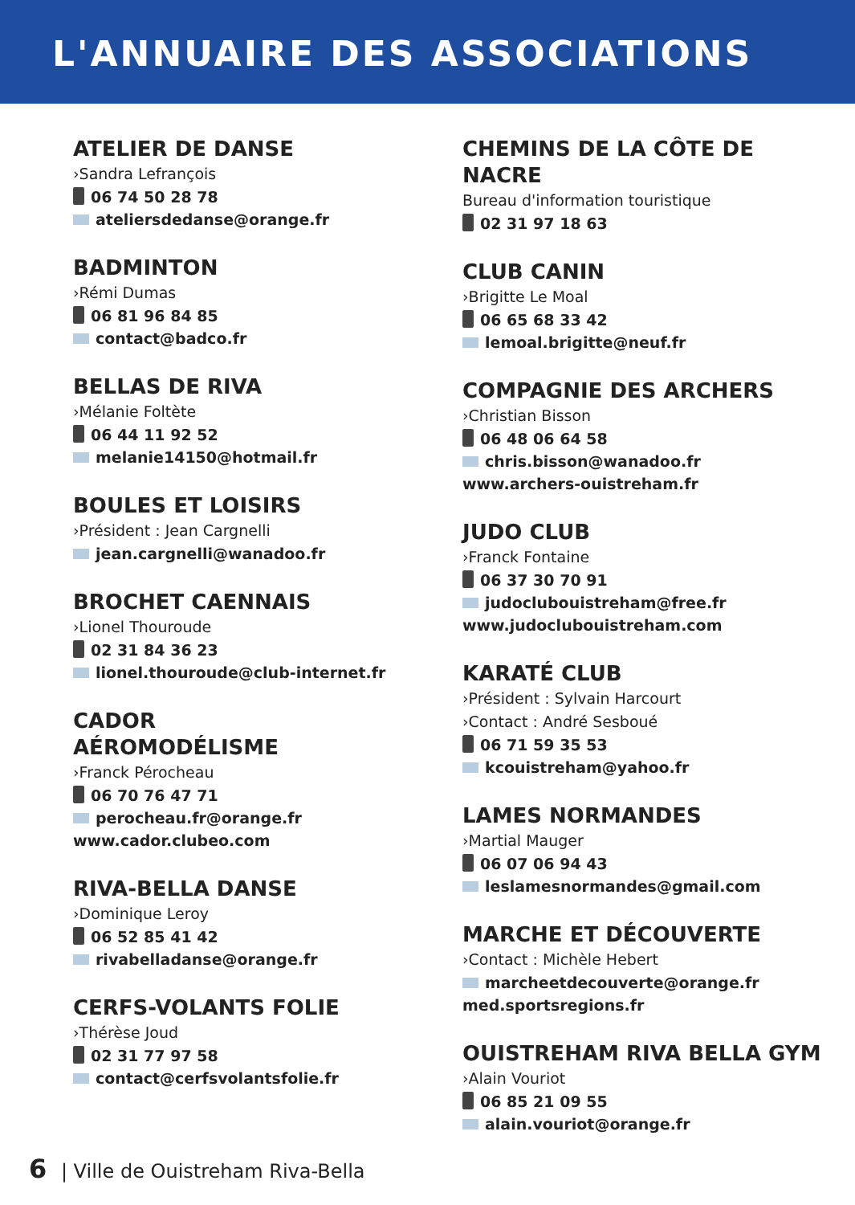L'ANNUAIRE DES ASSOCIATIONS
ATELIER DE DANSE
›Sandra Lefrançois
06 74 50 28 78
ateliersdedanse@orange.fr
BADMINTON
›Rémi Dumas
06 81 96 84 85
contact@badco.fr
BELLAS DE RIVA
›Mélanie Foltète
06 44 11 92 52
melanie14150@hotmail.fr
BOULES ET LOISIRS
›Président : Jean Cargnelli
jean.cargnelli@wanadoo.fr
BROCHET CAENNAIS
›Lionel Thouroude
02 31 84 36 23
lionel.thouroude@club-internet.fr
CADOR
AÉROMODÉLISME
›Franck Pérocheau
06 70 76 47 71
perocheau.fr@orange.fr
www.cador.clubeo.com
RIVA-BELLA DANSE
›Dominique Leroy
06 52 85 41 42
rivabelladanse@orange.fr
CERFS-VOLANTS FOLIE
›Thérèse Joud
02 31 77 97 58
contact@cerfsvolantsfolie.fr
CHEMINS DE LA CÔTE DE NACRE
Bureau d'information touristique
02 31 97 18 63
CLUB CANIN
›Brigitte Le Moal
06 65 68 33 42
lemoal.brigitte@neuf.fr
COMPAGNIE DES ARCHERS
›Christian Bisson
06 48 06 64 58
chris.bisson@wanadoo.fr
www.archers-ouistreham.fr
JUDO CLUB
›Franck Fontaine
06 37 30 70 91
judoclubouistreham@free.fr
www.judoclubouistreham.com
KARATÉ CLUB
›Président : Sylvain Harcourt
›Contact : André Sesboué
06 71 59 35 53
kcouistreham@yahoo.fr
LAMES NORMANDES
›Martial Mauger
06 07 06 94 43
leslamesnormandes@gmail.com
MARCHE ET DÉCOUVERTE
›Contact : Michèle Hebert
marcheetdecouverte@orange.fr
med.sportsregions.fr
OUISTREHAM RIVA BELLA GYM
›Alain Vouriot
06 85 21 09 55
alain.vouriot@orange.fr
6 | Ville de Ouistreham Riva-Bella